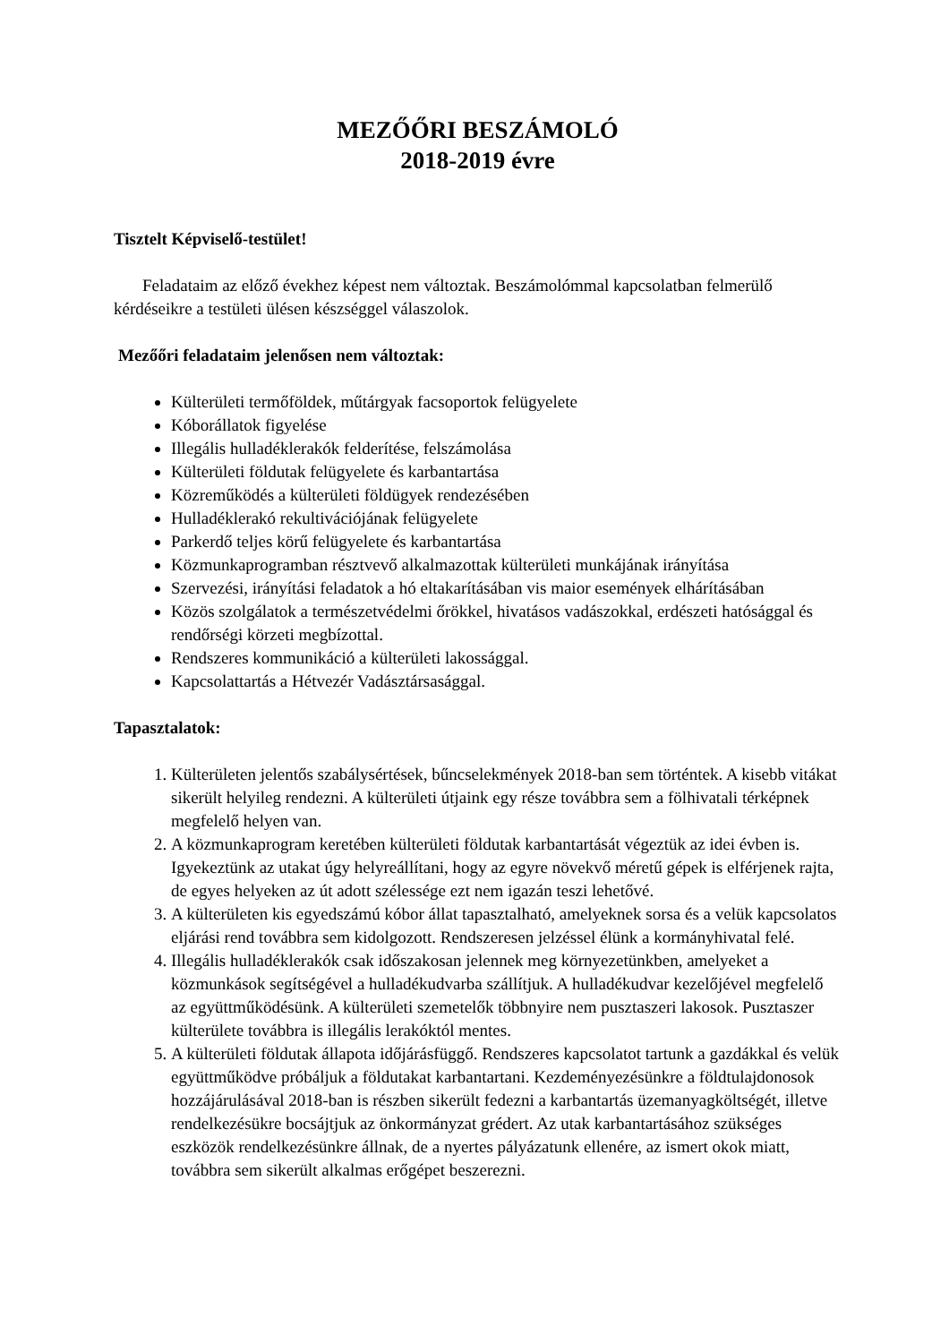MEZŐŐRI BESZÁMOLÓ
2018-2019 évre
Tisztelt Képviselő-testület!
Feladataim az előző évekhez képest nem változtak. Beszámolómmal kapcsolatban felmerülő kérdéseikre a testületi ülésen készséggel válaszolok.
Mezőőri feladataim jelenősen nem változtak:
Külterületi termőföldek, műtárgyak facsoportok felügyelete
Kóborállatok figyelése
Illegális hulladéklerakók felderítése, felszámolása
Külterületi földutak felügyelete és karbantartása
Közreműködés a külterületi földügyek rendezésében
Hulladéklerakó rekultivációjának felügyelete
Parkerdő teljes körű felügyelete és karbantartása
Közmunkaprogramban résztvevő alkalmazottak külterületi munkájának irányítása
Szervezési, irányítási feladatok a hó eltakarításában vis maior események elhárításában
Közös szolgálatok a természetvédelmi őrökkel, hivatásos vadászokkal, erdészeti hatósággal és rendőrségi körzeti megbízottal.
Rendszeres kommunikáció a külterületi lakossággal.
Kapcsolattartás a Hétvezér Vadásztársasággal.
Tapasztalatok:
1. Külterületen jelentős szabálysértések, bűncselekmények 2018-ban sem történtek. A kisebb vitákat sikerült helyileg rendezni. A külterületi útjaink egy része továbbra sem a fölhivatali térképnek megfelelő helyen van.
2. A közmunkaprogram keretében külterületi földutak karbantartását végeztük az idei évben is. Igyekeztünk az utakat úgy helyreállítani, hogy az egyre növekvő méretű gépek is elférjenek rajta, de egyes helyeken az út adott szélessége ezt nem igazán teszi lehetővé.
3. A külterületen kis egyedszámú kóbor állat tapasztalható, amelyeknek sorsa és a velük kapcsolatos eljárási rend továbbra sem kidolgozott. Rendszeresen jelzéssel élünk a kormányhivatal felé.
4. Illegális hulladéklerakók csak időszakosan jelennek meg környezetünkben, amelyeket a közmunkások segítségével a hulladékudvarba szállítjuk. A hulladékudvar kezelőjével megfelelő az együttműködésünk. A külterületi szemetelők többnyire nem pusztaszeri lakosok. Pusztaszer külterülete továbbra is illegális lerakóktól mentes.
5. A külterületi földutak állapota időjárásfüggő. Rendszeres kapcsolatot tartunk a gazdákkal és velük együttműködve próbáljuk a földutakat karbantartani. Kezdeményezésünkre a földtulajdonosok hozzájárulásával 2018-ban is részben sikerült fedezni a karbantartás üzemanyagköltségét, illetve rendelkezésükre bocsájtjuk az önkormányzat grédert. Az utak karbantartásához szükséges eszközök rendelkezésünkre állnak, de a nyertes pályázatunk ellenére, az ismert okok miatt, továbbra sem sikerült alkalmas erőgépet beszerezni.